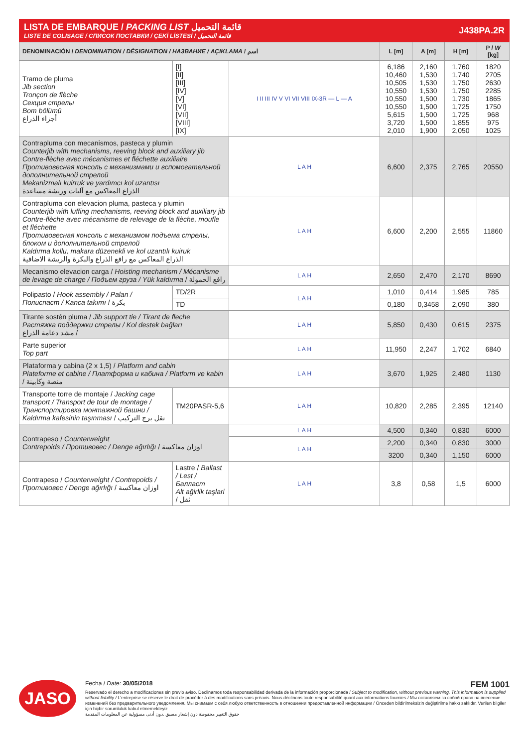LISTA DE EMBARQUE / PACKING LIST قائمة التحميل
LISTE DE COLISAGE / СПИСОК ПОСТАВКИ / ÇEKİ LİSTESİ / قائمة التحميل
J438PA.2R
| DENOMINACIÓN / DENOMINATION / DÉSIGNATION / НАЗВАНИЕ / AÇIKLAMA / اسم | | | L [m] | A [m] | H [m] | P / W [kg] |
| --- | --- | --- | --- | --- | --- | --- |
| Tramo de pluma Jib section Tronçon de flèche Секция стрелы Bom bölümü أجزاء الذراع | [I] [II] [III] [IV] [V] [VI] [VII] [VIII] [IX] | I II III IV V VI VII VIII IX-3R — L — A | 6,186 10,460 10,505 10,550 10,550 10,550 5,615 3,720 2,010 | 2,160 1,530 1,530 1,530 1,500 1,500 1,500 1,500 1,900 | 1,760 1,740 1,750 1,750 1,730 1,725 1,725 1,855 2,050 | 1820 2705 2630 2285 1865 1750 968 975 1025 |
| Contrapluma con mecanismos, pasteca y plumin Counterjib with mechanisms, reeving block and auxiliary jib Contre-flèche avec mécanismes et fléchette auxiliaire Противовесная консоль с механизмами и вспомогательной дополнительной стрелой Mekanizmalı kuirruk ve yardımcı kol uzantısı الذراع المعاكس مع آليات وريشة مساعدة | | L A H | 6,600 | 2,375 | 2,765 | 20550 |
| Contrapluma con elevacion pluma, pasteca y plumin Counterjib with luffing mechanisms, reeving block and auxiliary jib Contre-flèche avec mécanisme de relevage de la flèche, moufle et fléchette Противовесная консоль с механизмом подъема стрелы, блоком и дополнительной стрелой Kaldırma kollu, makara düzenekli ve kol uzantılı kuiruk الذراع المعاكس مع رافع الذراع والبكرة والريشة الاضافية | | L A H | 6,600 | 2,200 | 2,555 | 11860 |
| Mecanismo elevacion carga / Hoisting mechanism / Mécanisme de levage de charge / Подъем груза / Yük kaldırma / رافع الحمولة | | L A H | 2,650 | 2,470 | 2,170 | 8690 |
| Polipasto / Hook assembly / Palan / Полиспаст / Kanca takımı / بكرة | TD/2R | L A H | 1,010 | 0,414 | 1,985 | 785 |
| | TD | | 0,180 | 0,3458 | 2,090 | 380 |
| Tirante sostén pluma / Jib support tie / Tirant de fleche Растяжка поддержки стрелы / Kol destek bağları مشد دعامة الذراع / | | L A H | 5,850 | 0,430 | 0,615 | 2375 |
| Parte superior Top part | | L A H | 11,950 | 2,247 | 1,702 | 6840 |
| Plataforma y cabina (2 x 1,5) / Platform and cabin Plateforme et cabine / Платформа и кабина / Platform ve kabin / منصة وكابينة | | L A H | 3,670 | 1,925 | 2,480 | 1130 |
| Transporte torre de montaje / Jacking cage transport / Transport de tour de montage / Транспортировка монтажной башни / Kaldırma kafesinin taşınması / نقل برج التركيب | TM20PASR-5,6 | L A H | 10,820 | 2,285 | 2,395 | 12140 |
| Contrapeso / Counterweight Contrepoids / Противовес / Denge ağırlığı / اوزان معاكسة | | L A H | 4,500 | 0,340 | 0,830 | 6000 |
| | | L A H | 2,200 | 0,340 | 0,830 | 3000 |
| | | | 3200 | 0,340 | 1,150 | 6000 |
| Contrapeso / Counterweight / Contrepoids / Противовес / Denge ağırlığı / اوزان معاكسة | Lastre / Ballast / Lest / Балласт Alt ağirlik taşlari / ثقل | L A H | 3,8 | 0,58 | 1,5 | 6000 |
JASO
Fecha / Date: 30/05/2018 FEM 1001
Reservado el derecho a modificaciones sin previo aviso. Declinamos toda responsabilidad derivada de la información proporcionada / Subject to modification, without previous warning. This information is supplied without liability / L'entreprise se réserve le droit de procéder à des modifications sans préavis. Nous déclinons toute responsabilité quant aux informations fournies / Мы оставляем за собой право на внесение изменений без предварительного уведомления. Мы снимаем с себя любую ответственность в отношении предоставленной информации / Önceden bildirilmeksizin değiştirilme hakkı saklıdır. Verilen bilgiler için hiçbir sorumluluk kabul etmemekteyiz
حقوق التغيير محفوظة دون إشعار مسبق .دون أدنى مسؤولية عن المعلومات المقدمة